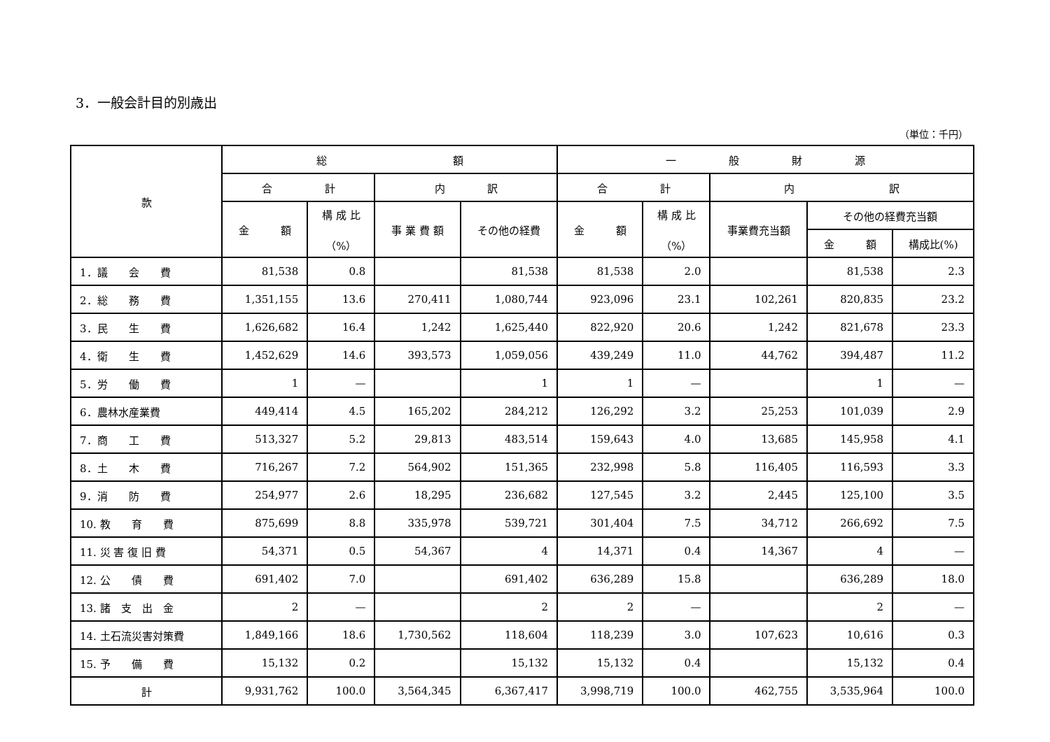3．一般会計目的別歳出
（単位：千円）
| 款 | 総 額 | | | | 一 般 財 源 | | | | |
| --- | --- | --- | --- | --- | --- | --- | --- | --- | --- |
| | 合 計 | | 内 訳 | | 合 計 | | 内 訳 | | |
| | 金 額 | 構 成 比 （%） | 事 業 費 額 | その他の経費 | 金 額 | 構 成 比 （%） | 事業費充当額 | その他の経費充当額 | |
| | | | | | | | | 金 額 | 構成比(%) |
| 1．議 会 費 | 81,538 | 0.8 | | 81,538 | 81,538 | 2.0 | | 81,538 | 2.3 |
| 2．総 務 費 | 1,351,155 | 13.6 | 270,411 | 1,080,744 | 923,096 | 23.1 | 102,261 | 820,835 | 23.2 |
| 3．民 生 費 | 1,626,682 | 16.4 | 1,242 | 1,625,440 | 822,920 | 20.6 | 1,242 | 821,678 | 23.3 |
| 4．衛 生 費 | 1,452,629 | 14.6 | 393,573 | 1,059,056 | 439,249 | 11.0 | 44,762 | 394,487 | 11.2 |
| 5．労 働 費 | 1 | — | | 1 | 1 | — | | 1 | — |
| 6．農林水産業費 | 449,414 | 4.5 | 165,202 | 284,212 | 126,292 | 3.2 | 25,253 | 101,039 | 2.9 |
| 7．商 工 費 | 513,327 | 5.2 | 29,813 | 483,514 | 159,643 | 4.0 | 13,685 | 145,958 | 4.1 |
| 8．土 木 費 | 716,267 | 7.2 | 564,902 | 151,365 | 232,998 | 5.8 | 116,405 | 116,593 | 3.3 |
| 9．消 防 費 | 254,977 | 2.6 | 18,295 | 236,682 | 127,545 | 3.2 | 2,445 | 125,100 | 3.5 |
| 10. 教 育 費 | 875,699 | 8.8 | 335,978 | 539,721 | 301,404 | 7.5 | 34,712 | 266,692 | 7.5 |
| 11. 災 害 復 旧 費 | 54,371 | 0.5 | 54,367 | 4 | 14,371 | 0.4 | 14,367 | 4 | — |
| 12. 公 債 費 | 691,402 | 7.0 | | 691,402 | 636,289 | 15.8 | | 636,289 | 18.0 |
| 13. 諸 支 出 金 | 2 | — | | 2 | 2 | — | | 2 | — |
| 14. 土石流災害対策費 | 1,849,166 | 18.6 | 1,730,562 | 118,604 | 118,239 | 3.0 | 107,623 | 10,616 | 0.3 |
| 15. 予 備 費 | 15,132 | 0.2 | | 15,132 | 15,132 | 0.4 | | 15,132 | 0.4 |
| 計 | 9,931,762 | 100.0 | 3,564,345 | 6,367,417 | 3,998,719 | 100.0 | 462,755 | 3,535,964 | 100.0 |